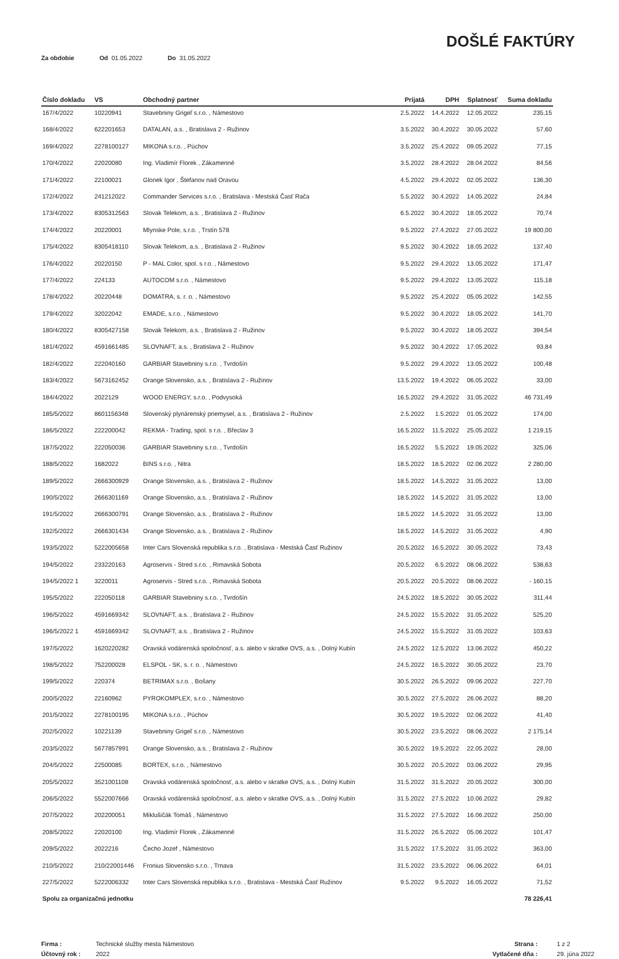DOŠLÉ FAKTÚRY
Za obdobie Od 01.05.2022 Do 31.05.2022
| Číslo dokladu | VS | Obchodný partner | Prijatá | DPH | Splatnosť | Suma dokladu |
| --- | --- | --- | --- | --- | --- | --- |
| 167/4/2022 | 10220941 | Stavebniny Grigeľ s.r.o. , Námestovo | 2.5.2022 | 14.4.2022 | 12.05.2022 | 235,15 |
| 168/4/2022 | 622201653 | DATALAN, a.s. , Bratislava 2 - Ružinov | 3.5.2022 | 30.4.2022 | 30.05.2022 | 57,60 |
| 169/4/2022 | 2278100127 | MIKONA s.r.o. , Púchov | 3.5.2022 | 25.4.2022 | 09.05.2022 | 77,15 |
| 170/4/2022 | 22020080 | Ing. Vladimír Florek , Zákamenné | 3.5.2022 | 28.4.2022 | 28.04.2022 | 84,56 |
| 171/4/2022 | 22100021 | Glonek Igor , Štefanov nad Oravou | 4.5.2022 | 29.4.2022 | 02.05.2022 | 136,30 |
| 172/4/2022 | 241212022 | Commander Services s.r.o. , Bratislava - Mestská Časť Rača | 5.5.2022 | 30.4.2022 | 14.05.2022 | 24,84 |
| 173/4/2022 | 8305312563 | Slovak Telekom, a.s. , Bratislava 2 - Ružinov | 6.5.2022 | 30.4.2022 | 18.05.2022 | 70,74 |
| 174/4/2022 | 20220001 | Mlynske Pole, s.r.o. , Trstín 578 | 9.5.2022 | 27.4.2022 | 27.05.2022 | 19 800,00 |
| 175/4/2022 | 8305418110 | Slovak Telekom, a.s. , Bratislava 2 - Ružinov | 9.5.2022 | 30.4.2022 | 18.05.2022 | 137,40 |
| 176/4/2022 | 20220150 | P - MAL Color, spol. s r.o. , Námestovo | 9.5.2022 | 29.4.2022 | 13.05.2022 | 171,47 |
| 177/4/2022 | 224133 | AUTOCOM s.r.o. , Námestovo | 9.5.2022 | 29.4.2022 | 13.05.2022 | 115,18 |
| 178/4/2022 | 20220448 | DOMATRA, s. r. o. , Námestovo | 9.5.2022 | 25.4.2022 | 05.05.2022 | 142,55 |
| 179/4/2022 | 32022042 | EMADE, s.r.o. , Námestovo | 9.5.2022 | 30.4.2022 | 18.05.2022 | 141,70 |
| 180/4/2022 | 8305427158 | Slovak Telekom, a.s. , Bratislava 2 - Ružinov | 9.5.2022 | 30.4.2022 | 18.05.2022 | 394,54 |
| 181/4/2022 | 4591661485 | SLOVNAFT, a.s. , Bratislava 2 - Ružinov | 9.5.2022 | 30.4.2022 | 17.05.2022 | 93,84 |
| 182/4/2022 | 222040160 | GARBIAR Stavebniny s.r.o. , Tvrdošín | 9.5.2022 | 29.4.2022 | 13.05.2022 | 100,48 |
| 183/4/2022 | 5673162452 | Orange Slovensko, a.s. , Bratislava 2 - Ružinov | 13.5.2022 | 19.4.2022 | 06.05.2022 | 33,00 |
| 184/4/2022 | 2022129 | WOOD ENERGY, s.r.o. , Podvysoká | 16.5.2022 | 29.4.2022 | 31.05.2022 | 46 731,49 |
| 185/5/2022 | 8601156348 | Slovenský plynárenský priemysel, a.s. , Bratislava 2 - Ružinov | 2.5.2022 | 1.5.2022 | 01.05.2022 | 174,00 |
| 186/5/2022 | 222200042 | REKMA - Trading, spol. s r.o. , Břeclav 3 | 16.5.2022 | 11.5.2022 | 25.05.2022 | 1 219,15 |
| 187/5/2022 | 222050036 | GARBIAR Stavebniny s.r.o. , Tvrdošín | 16.5.2022 | 5.5.2022 | 19.05.2022 | 325,06 |
| 188/5/2022 | 1682022 | BINS s.r.o. , Nitra | 18.5.2022 | 18.5.2022 | 02.06.2022 | 2 280,00 |
| 189/5/2022 | 2666300929 | Orange Slovensko, a.s. , Bratislava 2 - Ružinov | 18.5.2022 | 14.5.2022 | 31.05.2022 | 13,00 |
| 190/5/2022 | 2666301169 | Orange Slovensko, a.s. , Bratislava 2 - Ružinov | 18.5.2022 | 14.5.2022 | 31.05.2022 | 13,00 |
| 191/5/2022 | 2666300791 | Orange Slovensko, a.s. , Bratislava 2 - Ružinov | 18.5.2022 | 14.5.2022 | 31.05.2022 | 13,00 |
| 192/5/2022 | 2666301434 | Orange Slovensko, a.s. , Bratislava 2 - Ružinov | 18.5.2022 | 14.5.2022 | 31.05.2022 | 4,90 |
| 193/5/2022 | 5222005658 | Inter Cars Slovenská republika s.r.o. , Bratislava - Mestská Časť Ružinov | 20.5.2022 | 16.5.2022 | 30.05.2022 | 73,43 |
| 194/5/2022 | 233220163 | Agroservis - Stred s.r.o. , Rimavská Sobota | 20.5.2022 | 6.5.2022 | 08.06.2022 | 538,63 |
| 194/5/2022 1 | 3220011 | Agroservis - Stred s.r.o. , Rimavská Sobota | 20.5.2022 | 20.5.2022 | 08.06.2022 | - 160,15 |
| 195/5/2022 | 222050118 | GARBIAR Stavebniny s.r.o. , Tvrdošín | 24.5.2022 | 18.5.2022 | 30.05.2022 | 311,44 |
| 196/5/2022 | 4591669342 | SLOVNAFT, a.s. , Bratislava 2 - Ružinov | 24.5.2022 | 15.5.2022 | 31.05.2022 | 525,20 |
| 196/5/2022 1 | 4591669342 | SLOVNAFT, a.s. , Bratislava 2 - Ružinov | 24.5.2022 | 15.5.2022 | 31.05.2022 | 103,63 |
| 197/5/2022 | 1620220282 | Oravská vodárenská spoločnosť, a.s. alebo v skratke OVS, a.s. , Dolný Kubín | 24.5.2022 | 12.5.2022 | 13.06.2022 | 450,22 |
| 198/5/2022 | 752200028 | ELSPOL - SK, s. r. o. , Námestovo | 24.5.2022 | 16.5.2022 | 30.05.2022 | 23,70 |
| 199/5/2022 | 220374 | BETRIMAX s.r.o. , Bošany | 30.5.2022 | 26.5.2022 | 09.06.2022 | 227,70 |
| 200/5/2022 | 22160962 | PYROKOMPLEX, s.r.o. , Námestovo | 30.5.2022 | 27.5.2022 | 26.06.2022 | 88,20 |
| 201/5/2022 | 2278100195 | MIKONA s.r.o. , Púchov | 30.5.2022 | 19.5.2022 | 02.06.2022 | 41,40 |
| 202/5/2022 | 10221139 | Stavebniny Grigeľ s.r.o. , Námestovo | 30.5.2022 | 23.5.2022 | 08.06.2022 | 2 175,14 |
| 203/5/2022 | 5677857991 | Orange Slovensko, a.s. , Bratislava 2 - Ružinov | 30.5.2022 | 19.5.2022 | 22.05.2022 | 28,00 |
| 204/5/2022 | 22500085 | BORTEX, s.r.o. , Námestovo | 30.5.2022 | 20.5.2022 | 03.06.2022 | 29,95 |
| 205/5/2022 | 3521001108 | Oravská vodárenská spoločnosť, a.s. alebo v skratke OVS, a.s. , Dolný Kubín | 31.5.2022 | 31.5.2022 | 20.05.2022 | 300,00 |
| 206/5/2022 | 5522007666 | Oravská vodárenská spoločnosť, a.s. alebo v skratke OVS, a.s. , Dolný Kubín | 31.5.2022 | 27.5.2022 | 10.06.2022 | 29,82 |
| 207/5/2022 | 202200051 | Miklušičák Tomáš , Námestovo | 31.5.2022 | 27.5.2022 | 16.06.2022 | 250,00 |
| 208/5/2022 | 22020100 | Ing. Vladimír Florek , Zákamenné | 31.5.2022 | 26.5.2022 | 05.06.2022 | 101,47 |
| 209/5/2022 | 2022216 | Čecho Jozef , Námestovo | 31.5.2022 | 17.5.2022 | 31.05.2022 | 363,00 |
| 210/5/2022 | 210/22001446 | Fronius Slovensko s.r.o. , Trnava | 31.5.2022 | 23.5.2022 | 06.06.2022 | 64,01 |
| 227/5/2022 | 5222006332 | Inter Cars Slovenská republika s.r.o. , Bratislava - Mestská Časť Ružinov | 9.5.2022 | 9.5.2022 | 16.05.2022 | 71,52 |
| Spolu za organizačnú jednotku | | | | | | 78 226,41 |
Firma : Technické služby mesta Námestovo
Účtovný rok : 2022
Strana : 1 z 2
Vytlačené dňa : 29. júna 2022